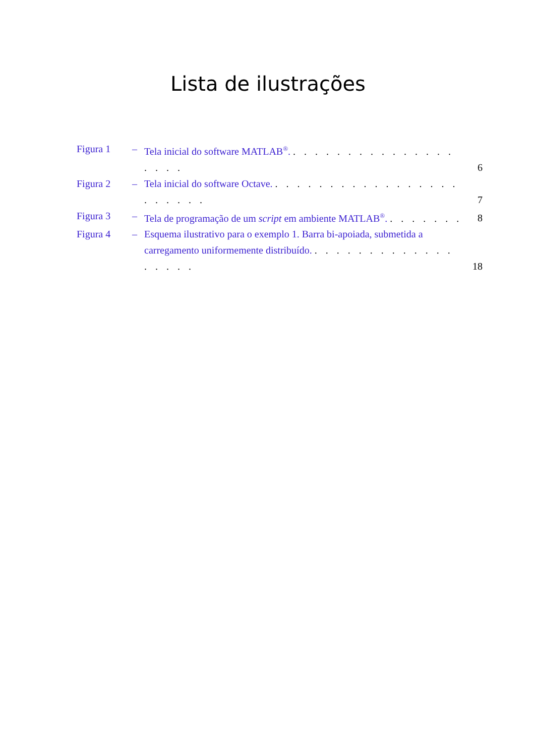Lista de ilustrações
Figura 1 – Tela inicial do software MATLAB<sup>®</sup>. . . . . . . . . . . . . . . . . . . . 6
Figura 2 – Tela inicial do software Octave. . . . . . . . . . . . . . . . . . . . . . . . 7
Figura 3 – Tela de programação de um script em ambiente MATLAB<sup>®</sup>. . . . . . . . 8
Figura 4 – Esquema ilustrativo para o exemplo 1. Barra bi-apoiada, submetida a carregamento uniformemente distribuído. . . . . . . . . . . . . . . . . . . 18